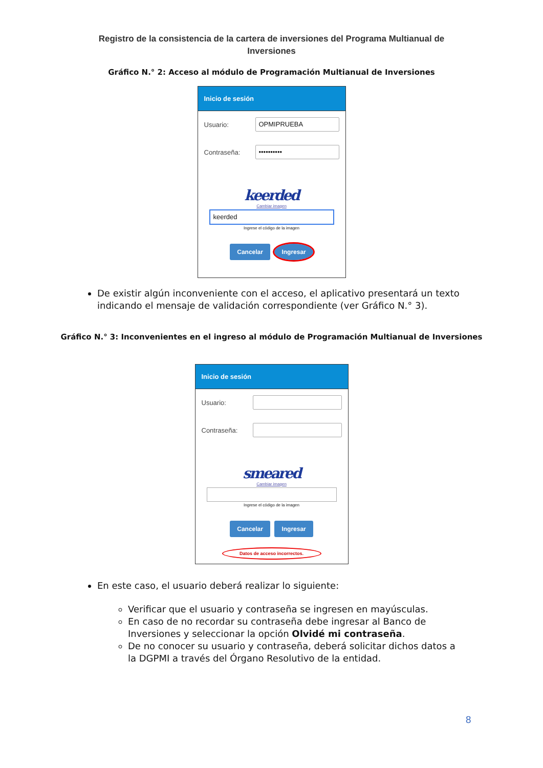Registro de la consistencia de la cartera de inversiones del Programa Multianual de Inversiones
Gráfico N.° 2: Acceso al módulo de Programación Multianual de Inversiones
Inicio de sesión
Usuario:
OPMIPRUEBA
Contraseña:
••••••••••
keerded
Cambiar imagen
keerded
Ingrese el código de la imagen
Cancelar Ingresar
De existir algún inconveniente con el acceso, el aplicativo presentará un texto indicando el mensaje de validación correspondiente (ver Gráfico N.° 3).
Gráfico N.° 3: Inconvenientes en el ingreso al módulo de Programación Multianual de Inversiones
Inicio de sesión
Usuario:
Contraseña:
smeared
Cambiar imagen
Ingrese el código de la imagen
Cancelar Ingresar
Datos de acceso incorrectos.
En este caso, el usuario deberá realizar lo siguiente:
Verificar que el usuario y contraseña se ingresen en mayúsculas.
En caso de no recordar su contraseña debe ingresar al Banco de Inversiones y seleccionar la opción Olvidé mi contraseña.
De no conocer su usuario y contraseña, deberá solicitar dichos datos a la DGPMI a través del Órgano Resolutivo de la entidad.
8